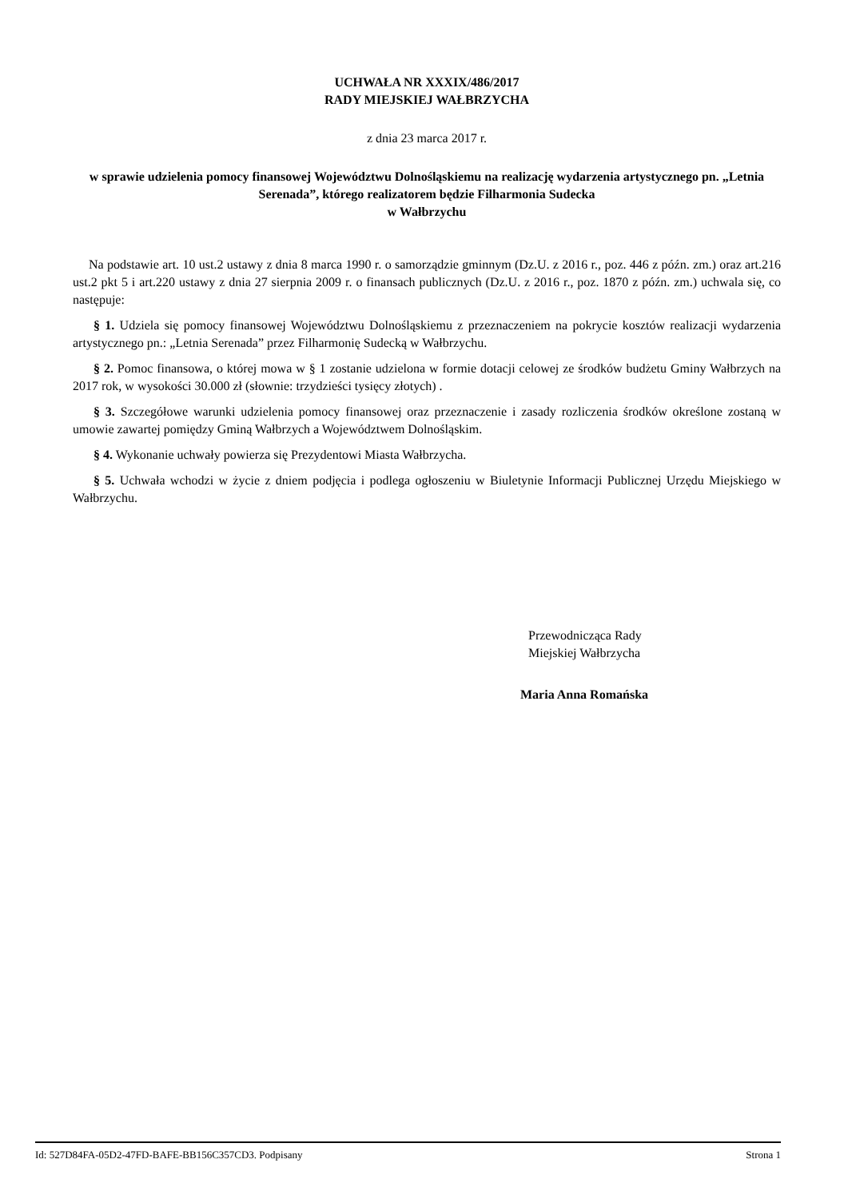UCHWAŁA NR XXXIX/486/2017
RADY MIEJSKIEJ WAŁBRZYCHA
z dnia 23 marca 2017 r.
w sprawie udzielenia pomocy finansowej Województwu Dolnośląskiemu na realizację wydarzenia artystycznego pn. „Letnia Serenada”, którego realizatorem będzie Filharmonia Sudecka
w Wałbrzychu
Na podstawie art. 10 ust.2 ustawy z dnia 8 marca 1990 r. o samorządzie gminnym (Dz.U. z 2016 r., poz. 446 z późn. zm.) oraz art.216 ust.2 pkt 5 i art.220 ustawy z dnia 27 sierpnia 2009 r. o finansach publicznych (Dz.U. z 2016 r., poz. 1870 z późn. zm.) uchwala się, co następuje:
§ 1. Udziela się pomocy finansowej Województwu Dolnośląskiemu z przeznaczeniem na pokrycie kosztów realizacji wydarzenia artystycznego pn.: „Letnia Serenada” przez Filharmonię Sudecką w Wałbrzychu.
§ 2. Pomoc finansowa, o której mowa w § 1 zostanie udzielona w formie dotacji celowej ze środków budżetu Gminy Wałbrzych na 2017 rok, w wysokości 30.000 zł (słownie: trzydzieści tysięcy złotych) .
§ 3. Szczegółowe warunki udzielenia pomocy finansowej oraz przeznaczenie i zasady rozliczenia środków określone zostaną w umowie zawartej pomiędzy Gminą Wałbrzych a Województwem Dolnośląskim.
§ 4. Wykonanie uchwały powierza się Prezydentowi Miasta Wałbrzycha.
§ 5. Uchwała wchodzi w życie z dniem podjęcia i podlega ogłoszeniu w Biuletynie Informacji Publicznej Urzędu Miejskiego w Wałbrzychu.
Przewodnicząca Rady
Miejskiej Wałbrzycha
Maria Anna Romańska
Id: 527D84FA-05D2-47FD-BAFE-BB156C357CD3. Podpisany Strona 1